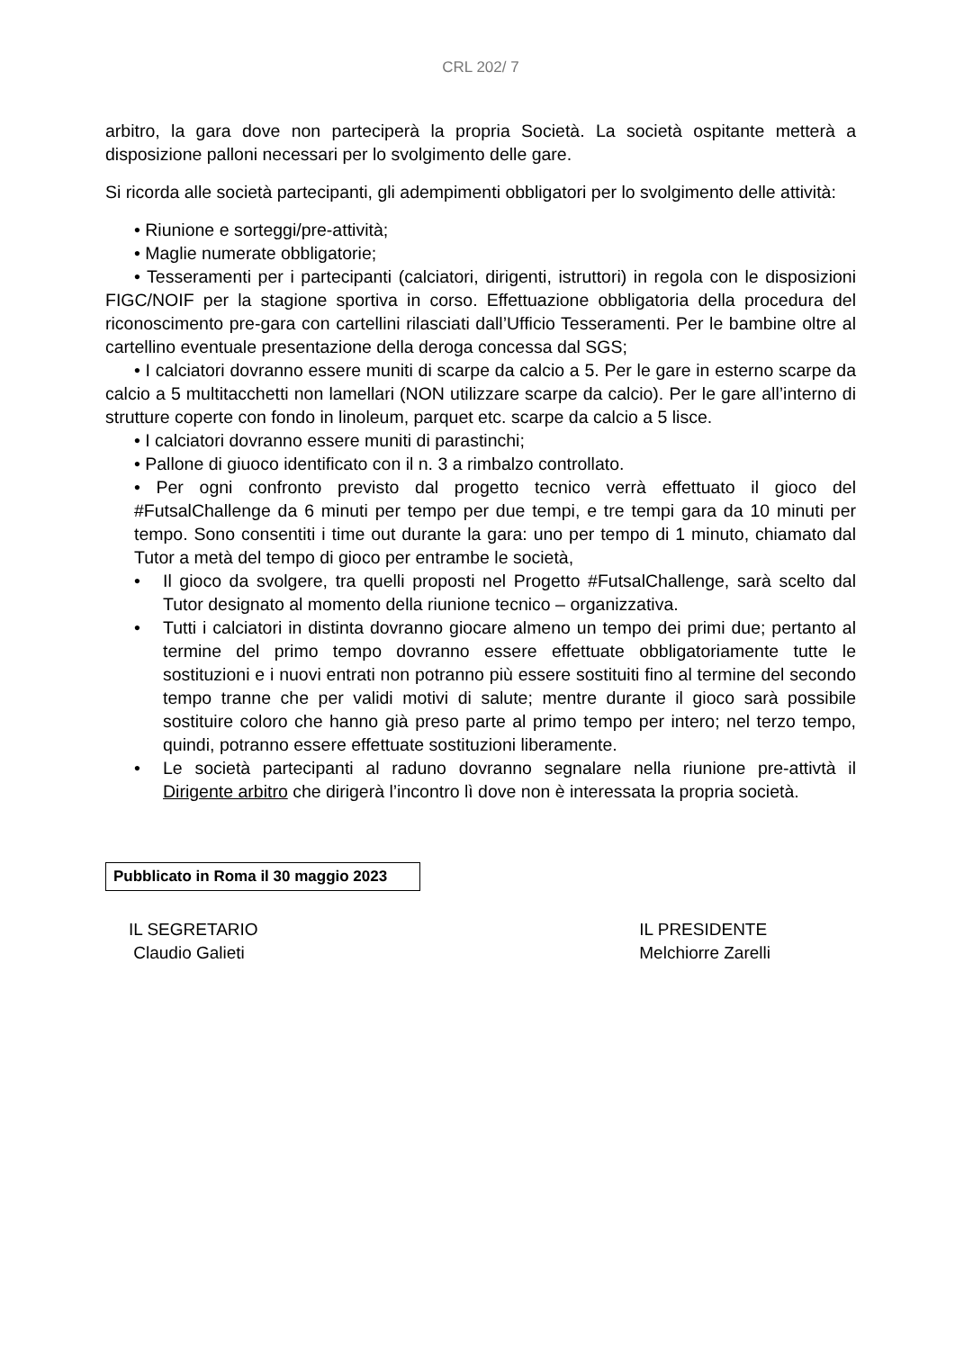CRL 202/ 7
arbitro, la gara dove non parteciperà la propria Società. La società ospitante metterà a disposizione palloni necessari per lo svolgimento delle gare.
Si ricorda alle società partecipanti, gli adempimenti obbligatori per lo svolgimento delle attività:
• Riunione e sorteggi/pre-attività;
• Maglie numerate obbligatorie;
• Tesseramenti per i partecipanti (calciatori, dirigenti, istruttori) in regola con le disposizioni FIGC/NOIF per la stagione sportiva in corso. Effettuazione obbligatoria della procedura del riconoscimento pre-gara con cartellini rilasciati dall’Ufficio Tesseramenti. Per le bambine oltre al cartellino eventuale presentazione della deroga concessa dal SGS;
• I calciatori dovranno essere muniti di scarpe da calcio a 5. Per le gare in esterno scarpe da calcio a 5 multitacchetti non lamellari (NON utilizzare scarpe da calcio). Per le gare all’interno di strutture coperte con fondo in linoleum, parquet etc. scarpe da calcio a 5 lisce.
• I calciatori dovranno essere muniti di parastinchi;
• Pallone di giuoco identificato con il n. 3 a rimbalzo controllato.
• Per ogni confronto previsto dal progetto tecnico verrà effettuato il gioco del #FutsalChallenge da 6 minuti per tempo per due tempi, e tre tempi gara da 10 minuti per tempo. Sono consentiti i time out durante la gara: uno per tempo di 1 minuto, chiamato dal Tutor a metà del tempo di gioco per entrambe le società,
• Il gioco da svolgere, tra quelli proposti nel Progetto #FutsalChallenge, sarà scelto dal Tutor designato al momento della riunione tecnico – organizzativa.
• Tutti i calciatori in distinta dovranno giocare almeno un tempo dei primi due; pertanto al termine del primo tempo dovranno essere effettuate obbligatoriamente tutte le sostituzioni e i nuovi entrati non potranno più essere sostituiti fino al termine del secondo tempo tranne che per validi motivi di salute; mentre durante il gioco sarà possibile sostituire coloro che hanno già preso parte al primo tempo per intero; nel terzo tempo, quindi, potranno essere effettuate sostituzioni liberamente.
• Le società partecipanti al raduno dovranno segnalare nella riunione pre-attivtà il Dirigente arbitro che dirigerà l’incontro lì dove non è interessata la propria società.
Pubblicato in Roma il 30 maggio 2023
IL SEGRETARIO
Claudio Galieti
IL PRESIDENTE
Melchiorre Zarelli